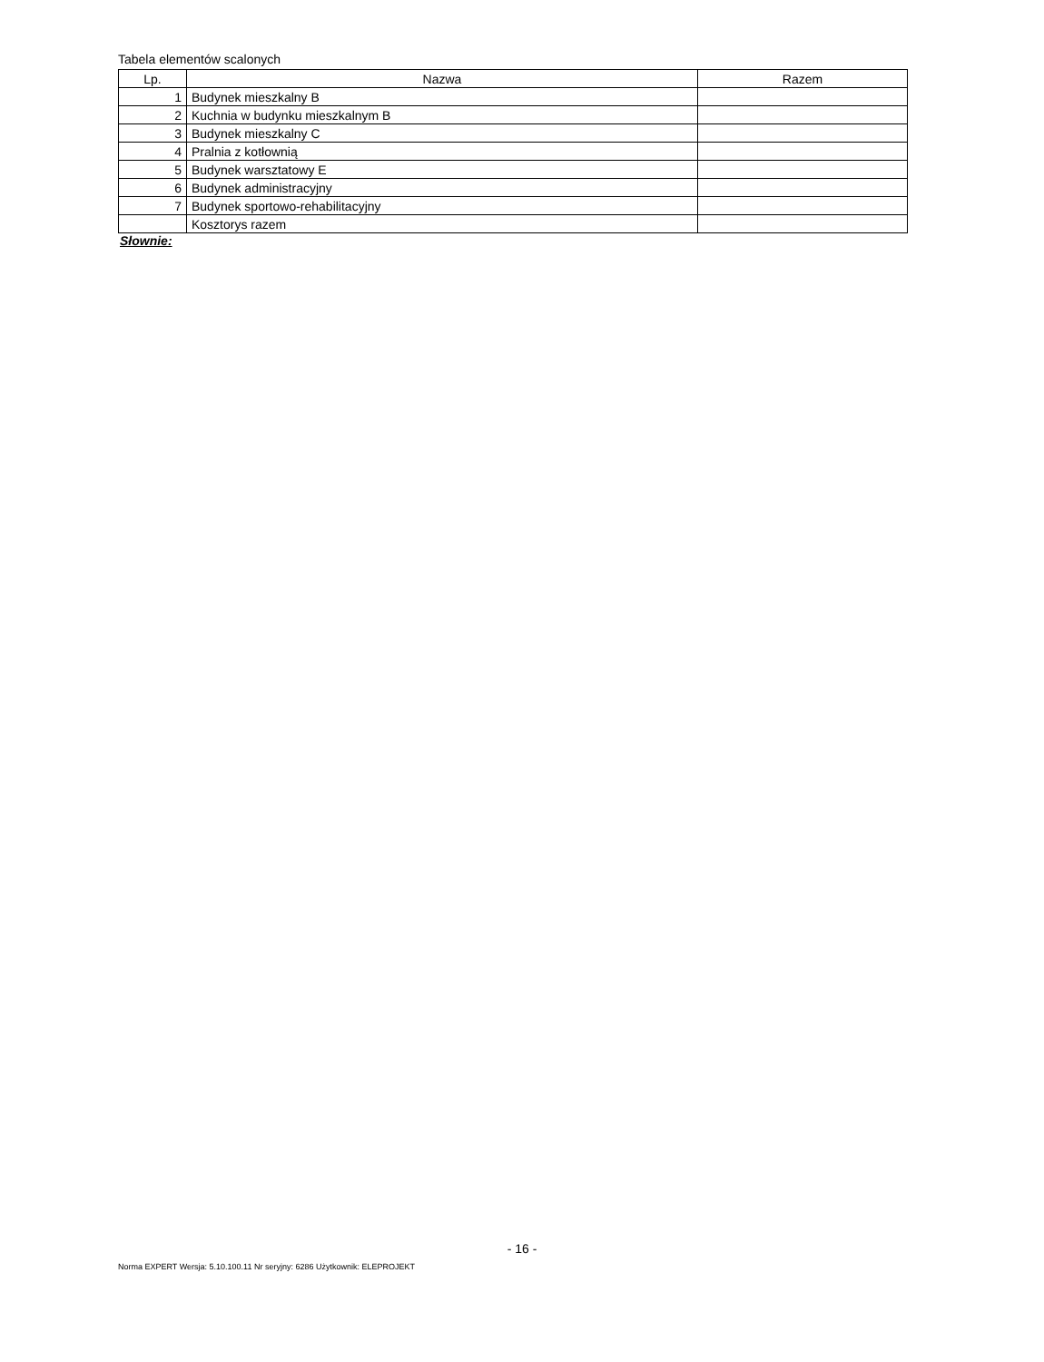Tabela elementów scalonych
| Lp. | Nazwa | Razem |
| --- | --- | --- |
| 1 | Budynek mieszkalny B | |
| 2 | Kuchnia w budynku mieszkalnym B | |
| 3 | Budynek mieszkalny C | |
| 4 | Pralnia z kotłownią | |
| 5 | Budynek warsztatowy E | |
| 6 | Budynek administracyjny | |
| 7 | Budynek sportowo-rehabilitacyjny | |
| | Kosztorys razem | |
Słownie:
- 16 -
Norma EXPERT Wersja: 5.10.100.11 Nr seryjny: 6286 Użytkownik: ELEPROJEKT